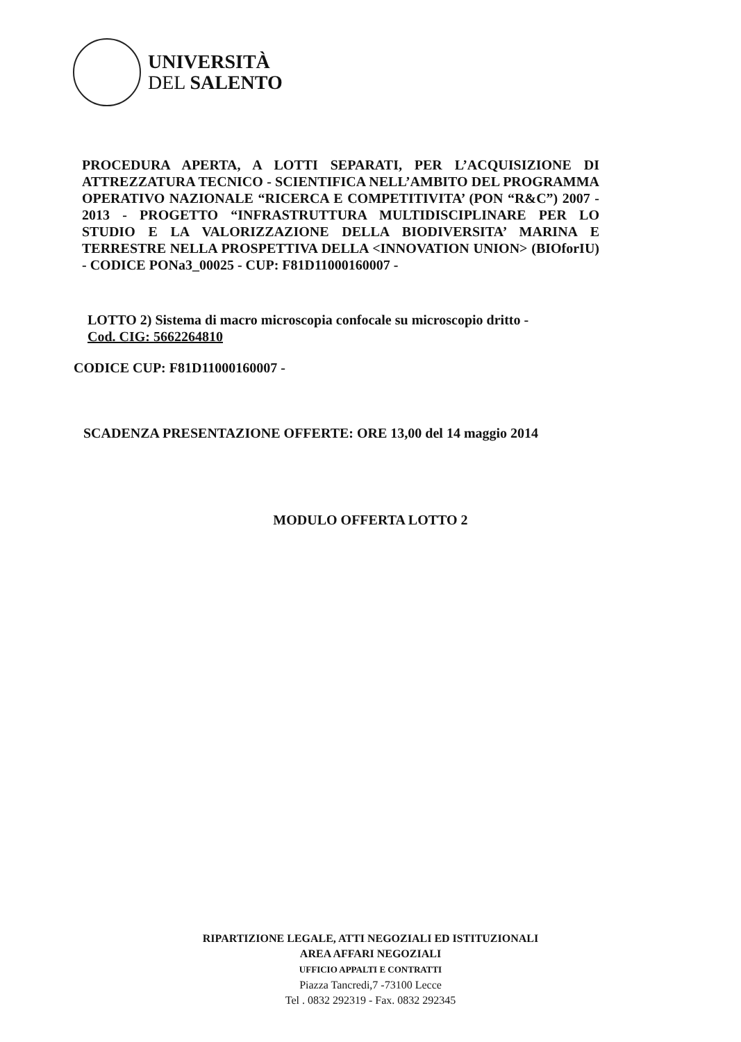UNIVERSITÀ
DEL SALENTO
PROCEDURA APERTA, A LOTTI SEPARATI, PER L’ACQUISIZIONE DI ATTREZZATURA TECNICO - SCIENTIFICA NELL’AMBITO DEL PROGRAMMA OPERATIVO NAZIONALE “RICERCA E COMPETITIVITA’ (PON “R&C”) 2007 - 2013 - PROGETTO “INFRASTRUTTURA MULTIDISCIPLINARE PER LO STUDIO E LA VALORIZZAZIONE DELLA BIODIVERSITA’ MARINA E TERRESTRE NELLA PROSPETTIVA DELLA <INNOVATION UNION> (BIOforIU) - CODICE PONa3_00025 - CUP: F81D11000160007 -
LOTTO 2) Sistema di macro microscopia confocale su microscopio dritto -
Cod. CIG: 5662264810
CODICE CUP: F81D11000160007 -
SCADENZA PRESENTAZIONE OFFERTE: ORE 13,00 del 14 maggio 2014
MODULO OFFERTA LOTTO 2
RIPARTIZIONE LEGALE, ATTI NEGOZIALI ED ISTITUZIONALI
AREA AFFARI NEGOZIALI
UFFICIO APPALTI E CONTRATTI
Piazza Tancredi,7 -73100 Lecce
Tel . 0832 292319 - Fax. 0832 292345